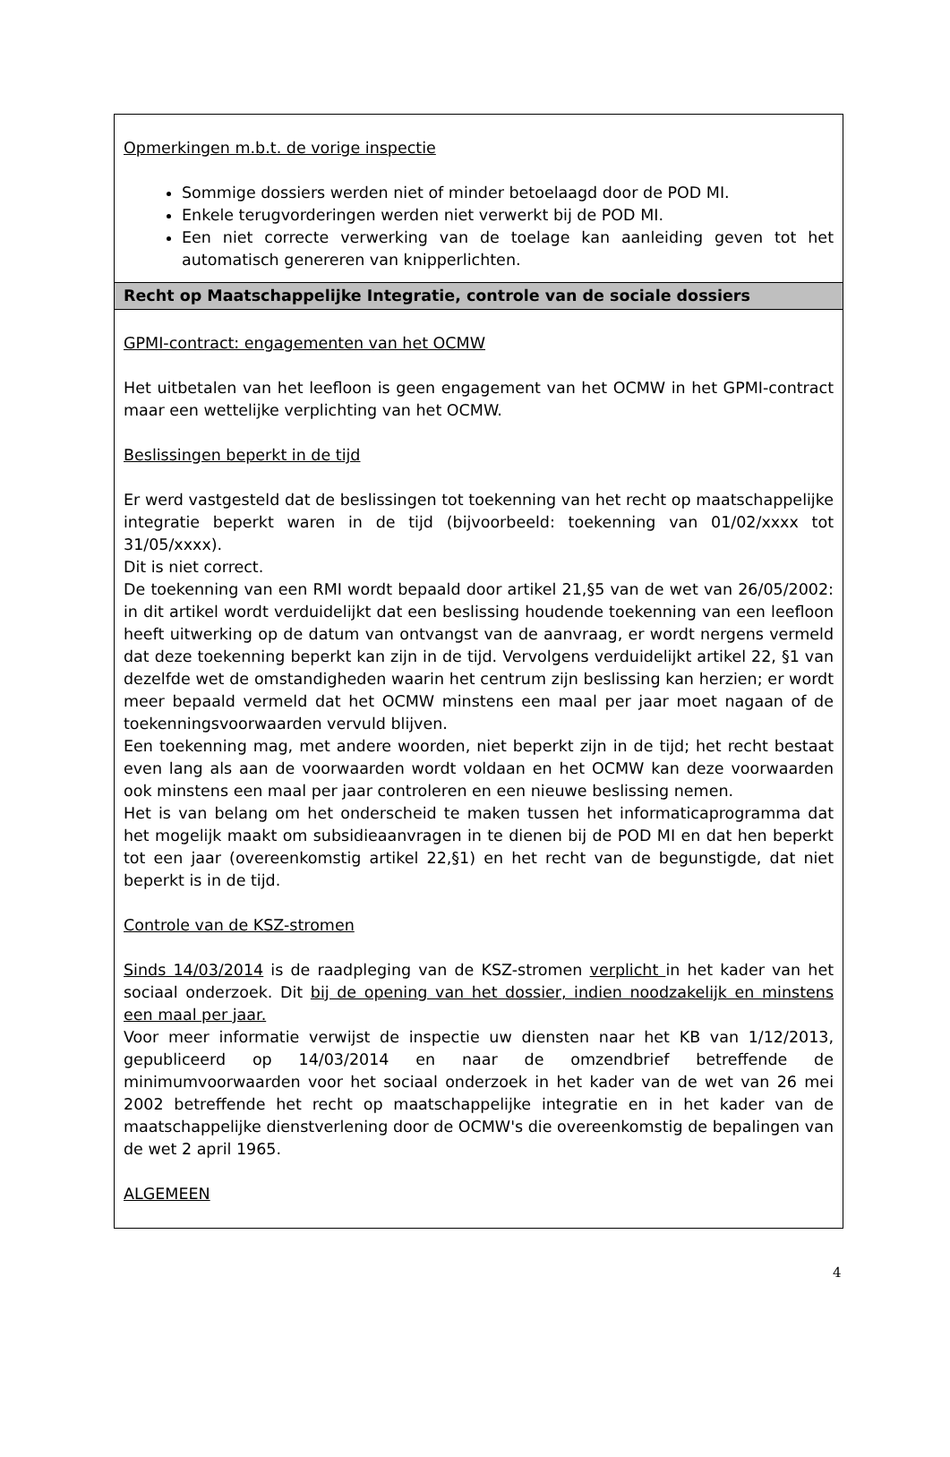| Opmerkingen m.b.t. de vorige inspectie Sommige dossiers werden niet of minder betoelaagd door de POD MI. Enkele terugvorderingen werden niet verwerkt bij de POD MI. Een niet correcte verwerking van de toelage kan aanleiding geven tot het automatisch genereren van knipperlichten. |
| Recht op Maatschappelijke Integratie, controle van de sociale dossiers |
| GPMI-contract: engagementen van het OCMW Het uitbetalen van het leefloon is geen engagement van het OCMW in het GPMI-contract maar een wettelijke verplichting van het OCMW. Beslissingen beperkt in de tijd Er werd vastgesteld dat de beslissingen tot toekenning van het recht op maatschappelijke integratie beperkt waren in de tijd (bijvoorbeeld: toekenning van 01/02/xxxx tot 31/05/xxxx). Dit is niet correct. De toekenning van een RMI wordt bepaald door artikel 21,§5 van de wet van 26/05/2002: in dit artikel wordt verduidelijkt dat een beslissing houdende toekenning van een leefloon heeft uitwerking op de datum van ontvangst van de aanvraag, er wordt nergens vermeld dat deze toekenning beperkt kan zijn in de tijd. Vervolgens verduidelijkt artikel 22, §1 van dezelfde wet de omstandigheden waarin het centrum zijn beslissing kan herzien; er wordt meer bepaald vermeld dat het OCMW minstens een maal per jaar moet nagaan of de toekenningsvoorwaarden vervuld blijven. Een toekenning mag, met andere woorden, niet beperkt zijn in de tijd; het recht bestaat even lang als aan de voorwaarden wordt voldaan en het OCMW kan deze voorwaarden ook minstens een maal per jaar controleren en een nieuwe beslissing nemen. Het is van belang om het onderscheid te maken tussen het informaticaprogramma dat het mogelijk maakt om subsidieaanvragen in te dienen bij de POD MI en dat hen beperkt tot een jaar (overeenkomstig artikel 22,§1) en het recht van de begunstigde, dat niet beperkt is in de tijd. Controle van de KSZ-stromen Sinds 14/03/2014 is de raadpleging van de KSZ-stromen verplicht in het kader van het sociaal onderzoek. Dit bij de opening van het dossier, indien noodzakelijk en minstens een maal per jaar. Voor meer informatie verwijst de inspectie uw diensten naar het KB van 1/12/2013, gepubliceerd op 14/03/2014 en naar de omzendbrief betreffende de minimumvoorwaarden voor het sociaal onderzoek in het kader van de wet van 26 mei 2002 betreffende het recht op maatschappelijke integratie en in het kader van de maatschappelijke dienstverlening door de OCMW's die overeenkomstig de bepalingen van de wet 2 april 1965. ALGEMEEN |
4